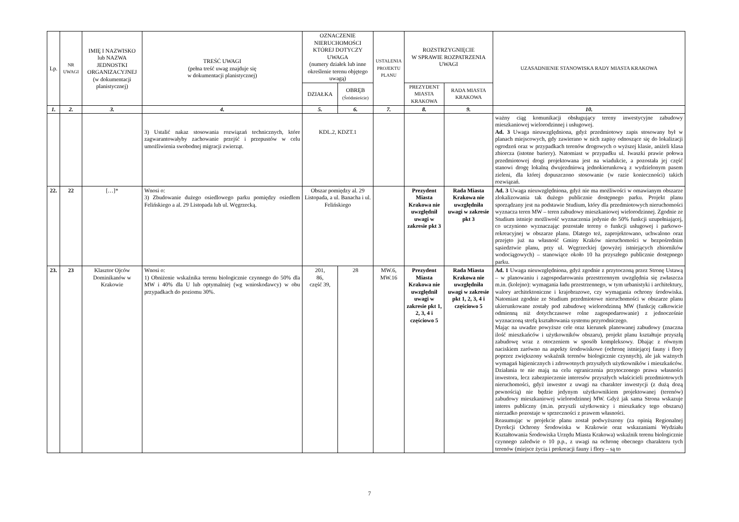| Lp. | NR UWAGI | IMIĘ I NAZWISKO lub NAZWA JEDNOSTKI ORGANIZACYJNEJ (w dokumentacji planistycznej) | TREŚĆ UWAGI (pełna treść uwag znajduje się w dokumentacji planistycznej) | OZNACZENIE NIERUCHOMOŚCI KTÓREJ DOTYCZY UWAGA (numery działek lub inne określenie terenu objętego uwagą) | | USTALENIA PROJEKTU PLANU | ROZSTRZYGNIĘCIE W SPRAWIE ROZPATRZENIA UWAGI | | UZASADNIENIE STANOWISKA RADY MIASTA KRAKOWA |
| --- | --- | --- | --- | --- | --- | --- | --- | --- | --- |
| | | | | DZIAŁKA | OBRĘB (Śródmieście) | | PREZYDENT MIASTA KRAKOWA | RADA MIASTA KRAKOWA | |
| 1. | 2. | 3. | 4. | 5. | 6. | 7. | 8. | 9. | 10. |
| | | | 3) Ustalić nakaz stosowania rozwiązań technicznych, które zagwarantowałyby zachowanie przejść i przepustów w celu umożliwienia swobodnej migracji zwierząt. | KDL.2, KDZT.1 | | | | | ważny ciąg komunikacji obsługujący tereny inwestycyjne zabudowy mieszkaniowej wielorodzinnej i usługowej. Ad. 3 Uwaga nieuwzględniona, gdyż przedmiotowy zapis stosowany był w planach miejscowych, gdy zawierano w nich zapisy odnoszące się do lokalizacji ogrodzeń oraz w przypadkach terenów drogowych o wyższej klasie, aniżeli klasa zbiorcza (istotne bariery). Natomiast w przypadku ul. Iwaszki prawie połowa przedmiotowej drogi projektowana jest na wiadukcie, a pozostała jej część stanowi drogę lokalną dwujezdniową jednokierunkową z wydzielonym pasem zieleni, dla której dopuszczono stosowanie (w razie konieczności) takich rozwiązań. |
| 22. | 22 | […]* | Wnosi o: 3) Zbudowanie dużego osiedlowego parku pomiędzy osiedlem Felińskiego a al. 29 Listopada lub ul. Węgrzecką. | Obszar pomiędzy al. 29 Listopada, a ul. Banacha i ul. Felińskiego | | | Prezydent Miasta Krakowa nie uwzględnił uwagi w zakresie pkt 3 | Rada Miasta Krakowa nie uwzględniła uwagi w zakresie pkt 3 | Ad. 3 Uwaga nieuwzględniona, gdyż nie ma możliwości w omawianym obszarze zlokalizowania tak dużego publicznie dostępnego parku. Projekt planu sporządzany jest na podstawie Studium, który dla przedmiotowych nieruchomości wyznacza teren MW – teren zabudowy mieszkaniowej wielorodzinnej. Zgodnie ze Studium istnieje możliwość wyznaczenia jedynie do 50% funkcji uzupełniającej, co uczyniono wyznaczając pozostałe tereny o funkcji usługowej i parkowo-rekreacyjnej w obszarze planu. Dlatego też, zaprojektowano, uchwalono oraz przejęto już na własność Gminy Kraków nieruchomości w bezpośrednim sąsiedztwie planu, przy ul. Węgrzeckiej (powyżej istniejących zbiorników wodociągowych) – stanowiące około 10 ha przyszłego publicznie dostępnego parku. |
| 23. | 23 | Klasztor Ojców Dominikanów w Krakowie | Wnosi o: 1) Obniżenie wskaźnika terenu biologicznie czynnego do 50% dla MW i 40% dla U lub optymalniej (wg wnioskodawcy) w obu przypadkach do poziomu 30%. | 201, 86, część 39, | 28 | MW.6, MW.16 | Prezydent Miasta Krakowa nie uwzględnił uwagi w zakresie pkt 1, 2, 3, 4 i częściowo 5 | Rada Miasta Krakowa nie uwzględniła uwagi w zakresie pkt 1, 2, 3, 4 i częściowo 5 | Ad. 1 Uwaga nieuwzględniona, gdyż zgodnie z przytoczoną przez Stronę Ustawą – w planowaniu i zagospodarowaniu przestrzennym uwzględnia się zwłaszcza m.in. (kolejno): wymagania ładu przestrzennego, w tym urbanistyki i architektury, walory architektoniczne i krajobrazowe, czy wymagania ochrony środowiska. Natomiast zgodnie ze Studium przedmiotowe nieruchomości w obszarze planu ukierunkowane zostały pod zabudowę wielorodzinną MW (funkcję całkowicie odmienną niż dotychczasowe rolne zagospodarowanie) z jednocześnie wyznaczoną strefą kształtowania systemu przyrodniczego. Mając na uwadze powyższe cele oraz kierunek planowanej zabudowy (znaczna ilość mieszkańców i użytkowników obszaru), projekt planu kształtuje przyszłą zabudowę wraz z otoczeniem w sposób kompleksowy. Dbając z równym naciskiem zarówno na aspekty środowiskowe (ochronę istniejącej fauny i flory poprzez zwiększony wskaźnik terenów biologicznie czynnych), ale jak ważnych wymagań higienicznych i zdrowotnych przyszłych użytkowników i mieszkańców. Działania te nie mają na celu ograniczenia przytoczonego prawa własności inwestora, lecz zabezpieczenie interesów przyszłych właścicieli przedmiotowych nieruchomości, gdyż inwestor z uwagi na charakter inwestycji (z dużą dozą pewnością) nie będzie jedynym użytkownikiem projektowanej (terenów) zabudowy mieszkaniowej wielorodzinnej MW. Gdyż jak sama Strona wskazuje interes publiczny (m.in. przyszli użytkownicy i mieszkańcy tego obszaru) nierzadko pozostaje w sprzeczności z prawem własności. Reasumując w projekcie planu został podwyższony (za opinią Regionalnej Dyrekcji Ochrony Środowiska w Krakowie oraz wskazaniami Wydziału Kształtowania Środowiska Urzędu Miasta Krakowa) wskaźnik terenu biologicznie czynnego zaledwie o 10 p.p., z uwagi na ochronę obecnego charakteru tych terenów (miejsce życia i prokreacji fauny i flory – są to |
7